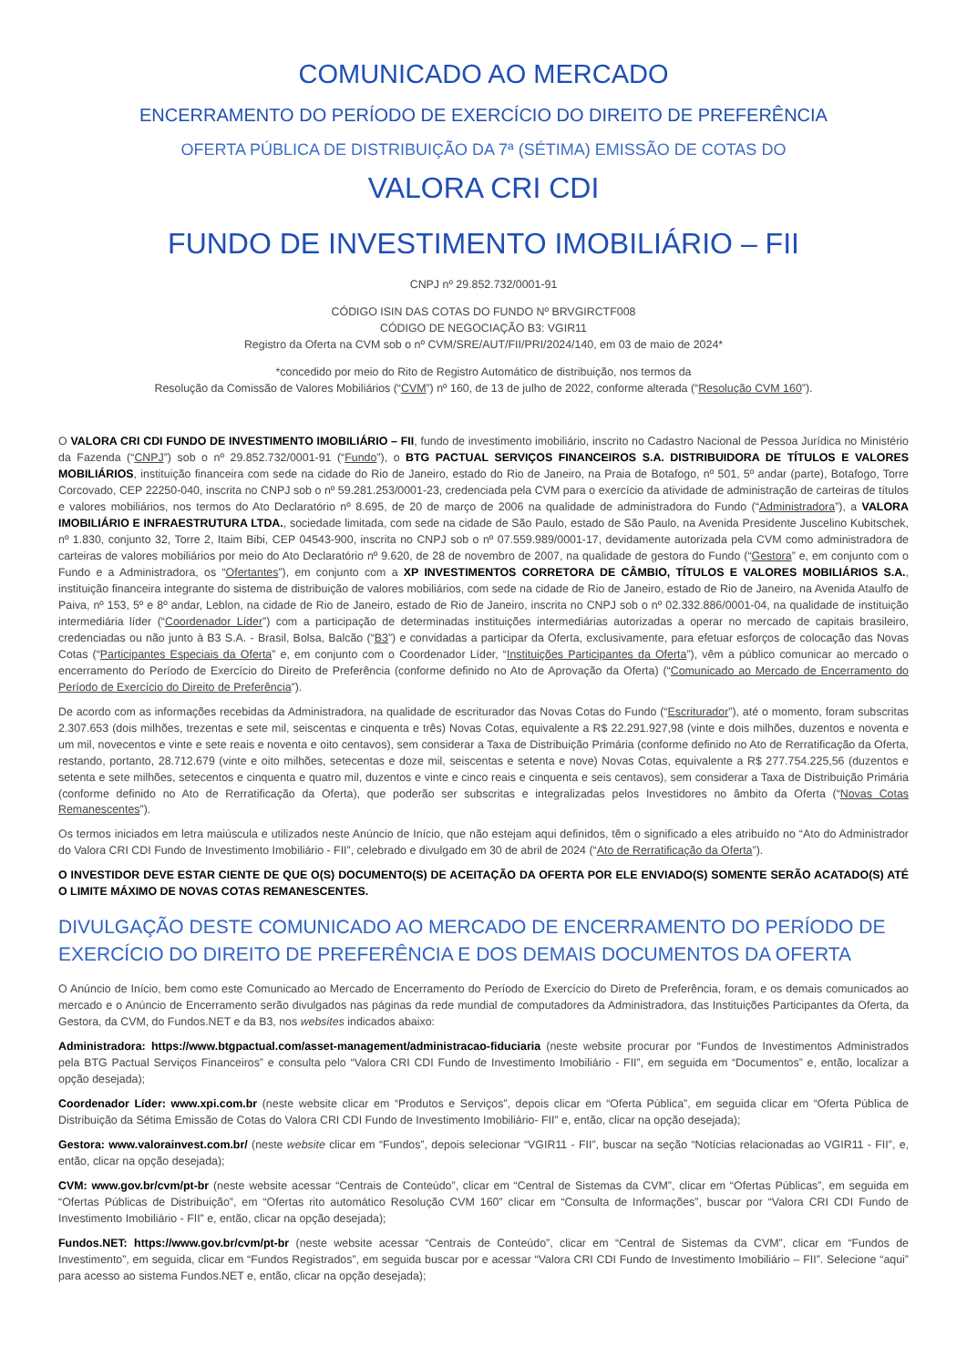COMUNICADO AO MERCADO
ENCERRAMENTO DO PERÍODO DE EXERCÍCIO DO DIREITO DE PREFERÊNCIA
OFERTA PÚBLICA DE DISTRIBUIÇÃO DA 7ª (SÉTIMA) EMISSÃO DE COTAS DO
VALORA CRI CDI
FUNDO DE INVESTIMENTO IMOBILIÁRIO – FII
CNPJ nº 29.852.732/0001-91
CÓDIGO ISIN DAS COTAS DO FUNDO Nº BRVGIRCTF008
CÓDIGO DE NEGOCIAÇÃO B3: VGIR11
Registro da Oferta na CVM sob o nº CVM/SRE/AUT/FII/PRI/2024/140, em 03 de maio de 2024*
*concedido por meio do Rito de Registro Automático de distribuição, nos termos da
Resolução da Comissão de Valores Mobiliários (“CVM”) nº 160, de 13 de julho de 2022, conforme alterada (“Resolução CVM 160”).
O VALORA CRI CDI FUNDO DE INVESTIMENTO IMOBILIÁRIO – FII, fundo de investimento imobiliário, inscrito no Cadastro Nacional de Pessoa Jurídica no Ministério da Fazenda (“CNPJ”) sob o nº 29.852.732/0001-91 (“Fundo”), o BTG PACTUAL SERVIÇOS FINANCEIROS S.A. DISTRIBUIDORA DE TÍTULOS E VALORES MOBILIÁRIOS, instituição financeira com sede na cidade do Rio de Janeiro, estado do Rio de Janeiro, na Praia de Botafogo, nº 501, 5º andar (parte), Botafogo, Torre Corcovado, CEP 22250-040, inscrita no CNPJ sob o nº 59.281.253/0001-23, credenciada pela CVM para o exercício da atividade de administração de carteiras de títulos e valores mobiliários, nos termos do Ato Declaratório nº 8.695, de 20 de março de 2006 na qualidade de administradora do Fundo (“Administradora”), a VALORA IMOBILIÁRIO E INFRAESTRUTURA LTDA., sociedade limitada, com sede na cidade de São Paulo, estado de São Paulo, na Avenida Presidente Juscelino Kubitschek, nº 1.830, conjunto 32, Torre 2, Itaim Bibi, CEP 04543-900, inscrita no CNPJ sob o nº 07.559.989/0001-17, devidamente autorizada pela CVM como administradora de carteiras de valores mobiliários por meio do Ato Declaratório nº 9.620, de 28 de novembro de 2007, na qualidade de gestora do Fundo (“Gestora” e, em conjunto com o Fundo e a Administradora, os “Ofertantes”), em conjunto com a XP INVESTIMENTOS CORRETORA DE CÂMBIO, TÍTULOS E VALORES MOBILIÁRIOS S.A., instituição financeira integrante do sistema de distribuição de valores mobiliários, com sede na cidade de Rio de Janeiro, estado de Rio de Janeiro, na Avenida Ataulfo de Paiva, nº 153, 5º e 8º andar, Leblon, na cidade de Rio de Janeiro, estado de Rio de Janeiro, inscrita no CNPJ sob o nº 02.332.886/0001-04, na qualidade de instituição intermediária líder (“Coordenador Líder”) com a participação de determinadas instituições intermediárias autorizadas a operar no mercado de capitais brasileiro, credenciadas ou não junto à B3 S.A. - Brasil, Bolsa, Balcão (“B3”) e convidadas a participar da Oferta, exclusivamente, para efetuar esforços de colocação das Novas Cotas (“Participantes Especiais da Oferta” e, em conjunto com o Coordenador Líder, “Instituições Participantes da Oferta”), vêm a público comunicar ao mercado o encerramento do Período de Exercício do Direito de Preferência (conforme definido no Ato de Aprovação da Oferta) (“Comunicado ao Mercado de Encerramento do Período de Exercício do Direito de Preferência”).
De acordo com as informações recebidas da Administradora, na qualidade de escriturador das Novas Cotas do Fundo (“Escriturador”), até o momento, foram subscritas 2.307.653 (dois milhões, trezentas e sete mil, seiscentas e cinquenta e três) Novas Cotas, equivalente a R$ 22.291.927,98 (vinte e dois milhões, duzentos e noventa e um mil, novecentos e vinte e sete reais e noventa e oito centavos), sem considerar a Taxa de Distribuição Primária (conforme definido no Ato de Rerratificação da Oferta, restando, portanto, 28.712.679 (vinte e oito milhões, setecentas e doze mil, seiscentas e setenta e nove) Novas Cotas, equivalente a R$ 277.754.225,56 (duzentos e setenta e sete milhões, setecentos e cinquenta e quatro mil, duzentos e vinte e cinco reais e cinquenta e seis centavos), sem considerar a Taxa de Distribuição Primária (conforme definido no Ato de Rerratificação da Oferta), que poderão ser subscritas e integralizadas pelos Investidores no âmbito da Oferta (“Novas Cotas Remanescentes”).
Os termos iniciados em letra maiúscula e utilizados neste Anúncio de Início, que não estejam aqui definidos, têm o significado a eles atribuído no “Ato do Administrador do Valora CRI CDI Fundo de Investimento Imobiliário - FII”, celebrado e divulgado em 30 de abril de 2024 (“Ato de Rerratificação da Oferta”).
O INVESTIDOR DEVE ESTAR CIENTE DE QUE O(S) DOCUMENTO(S) DE ACEITAÇÃO DA OFERTA POR ELE ENVIADO(S) SOMENTE SERÃO ACATADO(S) ATÉ O LIMITE MÁXIMO DE NOVAS COTAS REMANESCENTES.
DIVULGAÇÃO DESTE COMUNICADO AO MERCADO DE ENCERRAMENTO DO PERÍODO DE EXERCÍCIO DO DIREITO DE PREFERÊNCIA E DOS DEMAIS DOCUMENTOS DA OFERTA
O Anúncio de Início, bem como este Comunicado ao Mercado de Encerramento do Período de Exercício do Direto de Preferência, foram, e os demais comunicados ao mercado e o Anúncio de Encerramento serão divulgados nas páginas da rede mundial de computadores da Administradora, das Instituições Participantes da Oferta, da Gestora, da CVM, do Fundos.NET e da B3, nos websites indicados abaixo:
Administradora: https://www.btgpactual.com/asset-management/administracao-fiduciaria (neste website procurar por “Fundos de Investimentos Administrados pela BTG Pactual Serviços Financeiros” e consulta pelo “Valora CRI CDI Fundo de Investimento Imobiliário - FII”, em seguida em “Documentos” e, então, localizar a opção desejada);
Coordenador Líder: www.xpi.com.br (neste website clicar em “Produtos e Serviços”, depois clicar em “Oferta Pública”, em seguida clicar em “Oferta Pública de Distribuição da Sétima Emissão de Cotas do Valora CRI CDI Fundo de Investimento Imobiliário- FII” e, então, clicar na opção desejada);
Gestora: www.valorainvest.com.br/ (neste website clicar em “Fundos”, depois selecionar “VGIR11 - FII”, buscar na seção “Notícias relacionadas ao VGIR11 - FII”, e, então, clicar na opção desejada);
CVM: www.gov.br/cvm/pt-br (neste website acessar “Centrais de Conteúdo”, clicar em “Central de Sistemas da CVM”, clicar em “Ofertas Públicas”, em seguida em “Ofertas Públicas de Distribuição”, em “Ofertas rito automático Resolução CVM 160” clicar em “Consulta de Informações”, buscar por “Valora CRI CDI Fundo de Investimento Imobiliário - FII” e, então, clicar na opção desejada);
Fundos.NET: https://www.gov.br/cvm/pt-br (neste website acessar “Centrais de Conteúdo”, clicar em “Central de Sistemas da CVM”, clicar em “Fundos de Investimento”, em seguida, clicar em “Fundos Registrados”, em seguida buscar por e acessar “Valora CRI CDI Fundo de Investimento Imobiliário – FII”. Selecione “aqui” para acesso ao sistema Fundos.NET e, então, clicar na opção desejada);